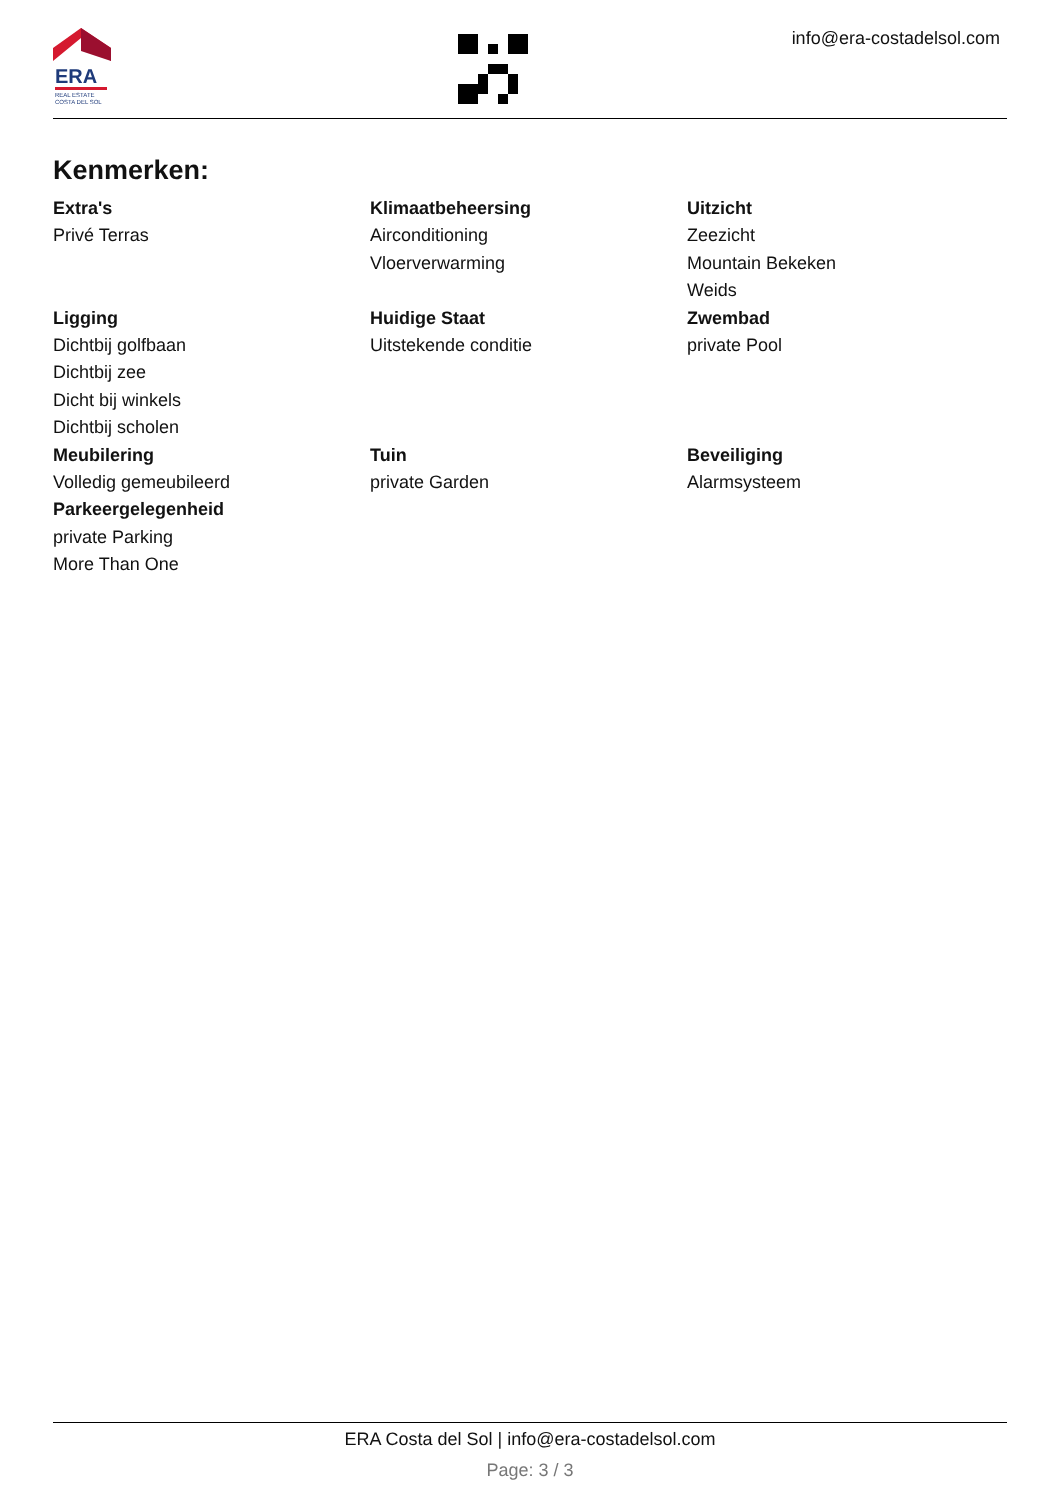ERA
REAL ESTATE
COSTA DEL SOL
info@era-costadelsol.com
Kenmerken:
Extra's
Privé Terras
Klimaatbeheersing
Airconditioning
Vloerverwarming
Uitzicht
Zeezicht
Mountain Bekeken
Weids
Ligging
Dichtbij golfbaan
Dichtbij zee
Dicht bij winkels
Dichtbij scholen
Huidige Staat
Uitstekende conditie
Zwembad
private Pool
Meubilering
Volledig gemeubileerd
Tuin
private Garden
Beveiliging
Alarmsysteem
Parkeergelegenheid
private Parking
More Than One
ERA Costa del Sol | info@era-costadelsol.com
Page: 3 / 3